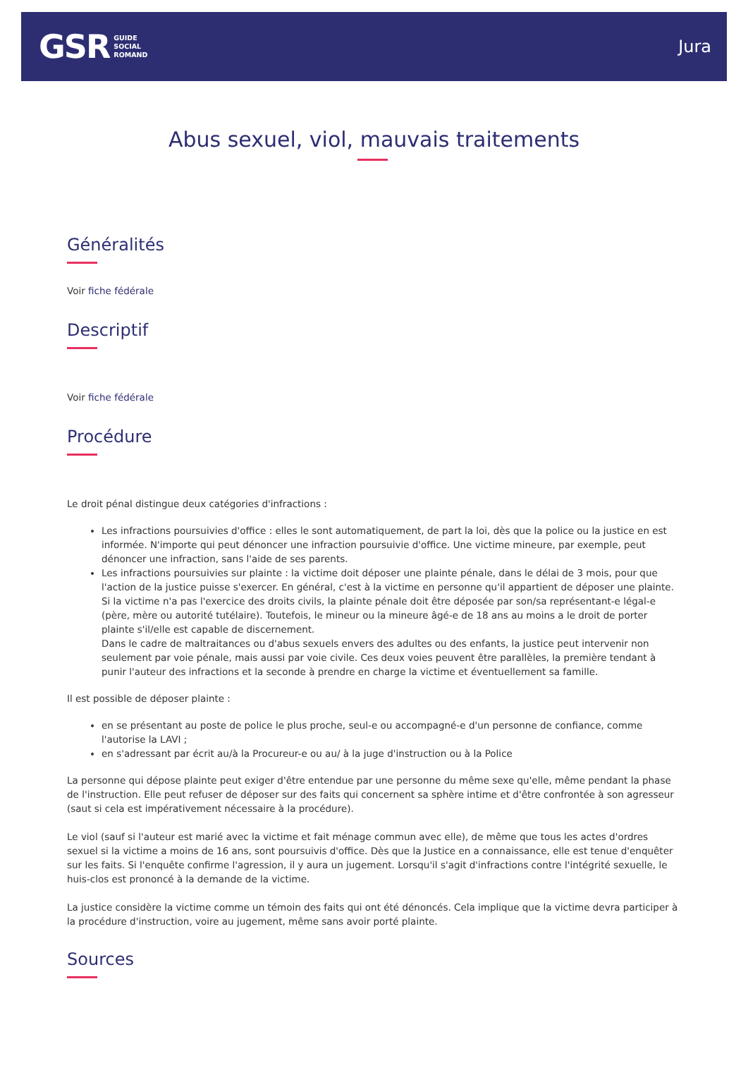GSR GUIDE
SOCIAL
ROMAND
Jura
Abus sexuel, viol, mauvais traitements
Généralités
Voir fiche fédérale
Descriptif
Voir fiche fédérale
Procédure
Le droit pénal distingue deux catégories d'infractions :
Les infractions poursuivies d'office : elles le sont automatiquement, de part la loi, dès que la police ou la justice en est informée. N'importe qui peut dénoncer une infraction poursuivie d'office. Une victime mineure, par exemple, peut dénoncer une infraction, sans l'aide de ses parents.
Les infractions poursuivies sur plainte : la victime doit déposer une plainte pénale, dans le délai de 3 mois, pour que l'action de la justice puisse s'exercer. En général, c'est à la victime en personne qu'il appartient de déposer une plainte. Si la victime n'a pas l'exercice des droits civils, la plainte pénale doit être déposée par son/sa représentant-e légal-e (père, mère ou autorité tutélaire). Toutefois, le mineur ou la mineure âgé-e de 18 ans au moins a le droit de porter plainte s'il/elle est capable de discernement.
Dans le cadre de maltraitances ou d'abus sexuels envers des adultes ou des enfants, la justice peut intervenir non seulement par voie pénale, mais aussi par voie civile. Ces deux voies peuvent être parallèles, la première tendant à punir l'auteur des infractions et la seconde à prendre en charge la victime et éventuellement sa famille.
Il est possible de déposer plainte :
en se présentant au poste de police le plus proche, seul-e ou accompagné-e d'un personne de confiance, comme l'autorise la LAVI ;
en s'adressant par écrit au/à la Procureur-e ou au/ à la juge d'instruction ou à la Police
La personne qui dépose plainte peut exiger d'être entendue par une personne du même sexe qu'elle, même pendant la phase de l'instruction. Elle peut refuser de déposer sur des faits qui concernent sa sphère intime et d'être confrontée à son agresseur (saut si cela est impérativement nécessaire à la procédure).
Le viol (sauf si l'auteur est marié avec la victime et fait ménage commun avec elle), de même que tous les actes d'ordres sexuel si la victime a moins de 16 ans, sont poursuivis d'office. Dès que la Justice en a connaissance, elle est tenue d'enquêter sur les faits. Si l'enquête confirme l'agression, il y aura un jugement. Lorsqu'il s'agit d'infractions contre l'intégrité sexuelle, le huis-clos est prononcé à la demande de la victime.
La justice considère la victime comme un témoin des faits qui ont été dénoncés. Cela implique que la victime devra participer à la procédure d'instruction, voire au jugement, même sans avoir porté plainte.
Sources